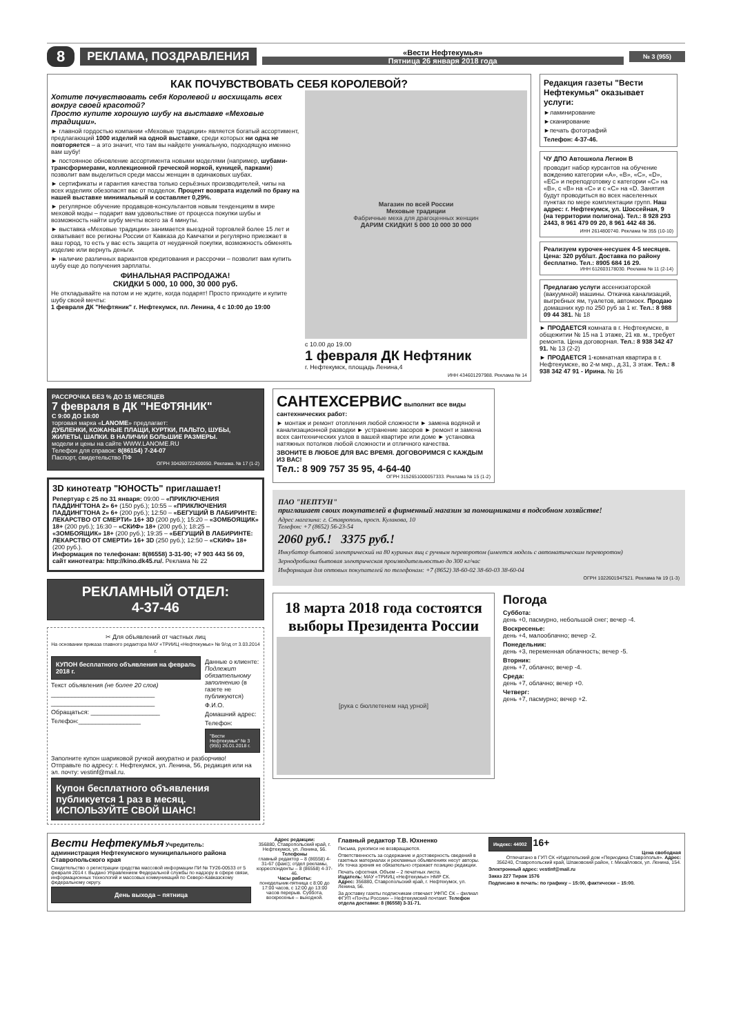8 РЕКЛАМА, ПОЗДРАВЛЕНИЯ
«Вести Нефтекумья»
Пятница 26 января 2018 года
№ 3 (955)
КАК ПОЧУВСТВОВАТЬ СЕБЯ КОРОЛЕВОЙ?
Хотите почувствовать себя Королевой и восхищать всех вокруг своей красотой?
Просто купите хорошую шубу на выставке «Меховые традиции».
► главной гордостью компании «Меховые традиции» является богатый ассортимент, предлагающий 1000 изделий на одной выставке, среди которых ни одна не повторяется – а это значит, что там вы найдете уникальную, подходящую именно вам шубу!
► постоянное обновление ассортимента новыми моделями (например, шубами-трансформерами, коллекционной греческой норкой, куницей, парками) позволит вам выделиться среди массы женщин в одинаковых шубах.
► сертификаты и гарантия качества только серьёзных производителей, чипы на всех изделиях обезопасят вас от подделок. Процент возврата изделий по браку на нашей выставке минимальный и составляет 0,29%.
► регулярное обучение продавцов-консультантов новым тенденциям в мире меховой моды – подарит вам удовольствие от процесса покупки шубы и возможность найти шубу мечты всего за 4 минуты.
► выставка «Меховые традиции» занимается выездной торговлей более 15 лет и охватывает все регионы России от Кавказа до Камчатки и регулярно приезжает в ваш город, то есть у вас есть защита от неудачной покупки, возможность обменять изделие или вернуть деньги.
► наличие различных вариантов кредитования и рассрочки – позволит вам купить шубу еще до получения зарплаты.
ФИНАЛЬНАЯ РАСПРОДАЖА!
СКИДКИ 5 000, 10 000, 30 000 руб.
Не откладывайте на потом и не ждите, когда подарят! Просто приходите и купите шубу своей мечты:
1 февраля ДК "Нефтяник" г. Нефтекумск, пл. Ленина, 4 с 10:00 до 19:00
Магазин по всей России
Меховые традиции
Фабричные меха для драгоценных женщин
ДАРИМ СКИДКИ! 5 000 10 000 30 000
с 10.00 до 19.00
1 февраля ДК Нефтяник
г. Нефтекумск, площадь Ленина,4
ИНН 434601297988. Реклама № 14
Редакция газеты "Вести Нефтекумья" оказывает услуги:
►ламинирование
►сканирование
►печать фотографий
Телефон: 4-37-46.
ЧУ ДПО Автошкола Легион В
проводит набор курсантов на обучение вождению категории «А», «В», «С», «D», «ЕС» и переподготовку с категории «С» на «В», с «В» на «С» и с «С» на «D. Занятия будут проводиться во всех населенных пунктах по мере комплектации групп. Наш адрес: г. Нефтекумск, ул. Шоссейная, 9 (на территории полигона). Тел.: 8 928 293 2443, 8 961 479 09 20, 8 961 442 48 36.
ИНН 2614800740. Реклама № 355 (10-10)
Реализуем курочек-несушек 4-5 месяцев. Цена: 320 руб/шт. Доставка по району бесплатно. Тел.: 8905 684 16 29.
ИНН 612603178030. Реклама № 11 (2-14)
Предлагаю услуги ассенизаторской (вакуумной) машины. Откачка канализаций, выгребных ям, туалетов, автомоек. Продаю домашних кур по 250 руб за 1 кг. Тел.: 8 988 09 44 381. № 18
► ПРОДАЕТСЯ комната в г. Нефтекумске, в общежитии № 15 на 1 этаже, 21 кв. м., требует ремонта. Цена договорная. Тел.: 8 938 342 47 91. № 13 (2-2)
► ПРОДАЕТСЯ 1-комнатная квартира в г. Нефтекумске, во 2-м мкр., д.31, 3 этаж. Тел.: 8 938 342 47 91 - Ирина. № 16
РАССРОЧКА БЕЗ % ДО 15 МЕСЯЦЕВ
7 февраля в ДК "НЕФТЯНИК"
С 9:00 ДО 18:00
торговая марка «LANOME» предлагает:
ДУБЛЕНКИ, КОЖАНЫЕ ПЛАЩИ, КУРТКИ, ПАЛЬТО, ШУБЫ, ЖИЛЕТЫ, ШАПКИ. В НАЛИЧИИ БОЛЬШИЕ РАЗМЕРЫ.
модели и цены на сайте WWW.LANOME.RU
Телефон для справок: 8(86154) 7-24-07
Паспорт, свидетельство ПФ
ОГРН 304260722400050. Реклама. № 17 (1-2)
3D кинотеатр "ЮНОСТЬ" приглашает!
Репертуар с 25 по 31 января: 09:00 – «ПРИКЛЮЧЕНИЯ ПАДДИНГТОНА 2» 6+ (150 руб.); 10:55 – «ПРИКЛЮЧЕНИЯ ПАДДИНГТОНА 2» 6+ (200 руб.); 12:50 – «БЕГУЩИЙ В ЛАБИРИНТЕ: ЛЕКАРСТВО ОТ СМЕРТИ» 16+ 3D (200 руб.); 15:20 – «ЗОМБОЯЩИК» 18+ (200 руб.); 16:30 – «СКИФ» 18+ (200 руб.); 18:25 – «ЗОМБОЯЩИК» 18+ (200 руб.); 19:35 – «БЕГУЩИЙ В ЛАБИРИНТЕ: ЛЕКАРСТВО ОТ СМЕРТИ» 16+ 3D (250 руб.); 12:50 – «СКИФ» 18+ (200 руб.).
Информация по телефонам: 8(86558) 3-31-90; +7 903 443 56 09, сайт кинотеатра: http://kino.dk45.ru/. Реклама № 22
РЕКЛАМНЫЙ ОТДЕЛ:
4-37-46
✂ Для объявлений от частных лиц
На основании приказа главного редактора МАУ «ТРИИЦ «Нефтекумье» № 9/од от 3.03.2014 г.
КУПОН бесплатного объявления на февраль 2018 г.
Текст объявления (не более 20 слов)
______________________________
______________________________
Обращаться: ____________________
Телефон:__________________
Данные о клиенте: Подлежит обязательному заполнению (в газете не публикуются)
Ф.И.О.
Домашний адрес:
Телефон:
"Вести Нефтекумья" № 3 (955) 26.01.2018 г.
Заполните купон шариковой ручкой аккуратно и разборчиво!
Отправьте по адресу: г. Нефтекумск, ул. Ленина, 56, редакция или на эл. почту: vestinf@mail.ru.
Купон бесплатного объявления публикуется 1 раз в месяц. ИСПОЛЬЗУЙТЕ СВОЙ ШАНС!
САНТЕХСЕРВИС выполнит все виды сантехнических работ:
► монтаж и ремонт отопления любой сложности ► замена водяной и канализационной разводки ► устранение засоров ► ремонт и замена всех сантехнических узлов в вашей квартире или доме ► установка натяжных потолков любой сложности и отличного качества.
ЗВОНИТЕ В ЛЮБОЕ ДЛЯ ВАС ВРЕМЯ. ДОГОВОРИМСЯ С КАЖДЫМ ИЗ ВАС!
Тел.: 8 909 757 35 95, 4-64-40
ОГРН 3152651000057333. Реклама № 15 (1-2)
ПАО "НЕПТУН"
приглашает своих покупателей в фирменный магазин за помощниками в подсобном хозяйстве!
Адрес магазина: г. Ставрополь, просп. Кулакова, 10
Телефон: +7 (8652) 56-23-54
2060 руб.! 3375 руб.!
Инкубатор бытовой электрический на 80 куриных яиц с ручным переворотом (имеется модель с автоматическим переворотом)
Зернодробилка бытовая электрическая производительностью до 300 кг/час
Информация для оптовых покупателей по телефонам: +7 (8652) 38-60-02 38-60-03 38-60-04
ОГРН 1022601947521. Реклама № 19 (1-3)
18 марта 2018 года состоятся выборы Президента России
[рука с бюллетенем над урной]
Погода
Суббота:
день +0, пасмурно, небольшой снег; вечер -4.
Воскресенье:
день +4, малооблачно; вечер -2.
Понедельник:
день +3, переменная облачность; вечер -5.
Вторник:
день +7, облачно; вечер -4.
Среда:
день +7, облачно; вечер +0.
Четверг:
день +7, пасмурно; вечер +2.
Вести Нефтекумья Учредитель: администрация Нефтекумского муниципального района Ставропольского края
Свидетельство о регистрации средства массовой информации ПИ № ТУ26-00533 от 5 февраля 2014 г. Выдано Управлением Федеральной службы по надзору в сфере связи, информационных технологий и массовых коммуникаций по Северо-Кавказскому федеральному округу.
День выхода – пятница
Адрес редакции:
356880, Ставропольский край, г. Нефтекумск, ул. Ленина, 56.
Телефоны
главный редактор – 8 (86558) 4-31-67 (факс); отдел рекламы, корреспонденты – 8 (86558) 4-37-46.
Часы работы:
понедельник-пятница с 8:00 до 17:00 часов, с 12:00 до 13:00 часов перерыв. Суббота, воскресенье – выходной.
Главный редактор Т.В. Юхненко
Письма, рукописи не возвращаются.
Ответственность за содержание и достоверность сведений в газетных материалах и рекламных объявлениях несут авторы. Их точка зрения не обязательно отражает позицию редакции.
Печать офсетная. Объем – 2 печатных листа.
Издатель: МАУ «ТРИИЦ «Нефтекумье» НМР СК.
Адрес: 356880, Ставропольский край, г. Нефтекумск, ул. Ленина, 56.
За доставку газеты подписчикам отвечает УФПС СК – филиал ФГУП «Почты России» – Нефтекумский почтамт. Телефон отдела доставки: 8 (86558) 3-31-71.
Индекс: 44002 16+
Цена свободная
Отпечатано в ГУП СК «Издательский дом «Периодика Ставрополья». Адрес: 356240, Ставропольский край, Шпаковский район, г. Михайловск, ул. Ленина, 154.
Электронный адрес: vestinf@mail.ru
Заказ 227 Тираж 1576
Подписано в печать: по графику – 15:00, фактически – 15:00.